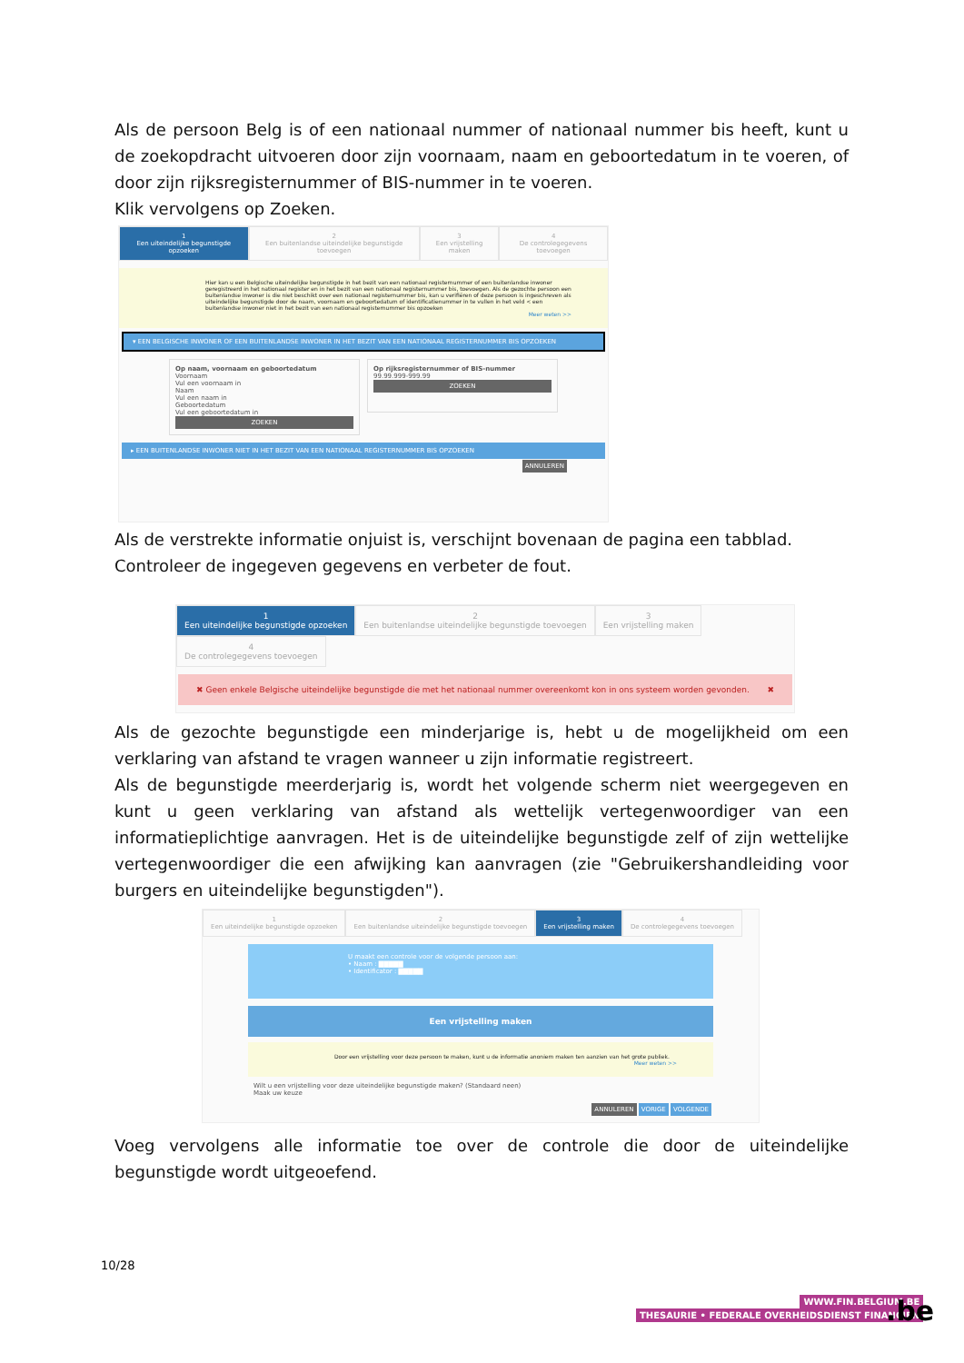Als de persoon Belg is of een nationaal nummer of nationaal nummer bis heeft, kunt u de zoekopdracht uitvoeren door zijn voornaam, naam en geboortedatum in te voeren, of door zijn rijksregisternummer of BIS-nummer in te voeren.
Klik vervolgens op Zoeken.
1
Een uiteindelijke begunstigde opzoeken
2
Een buitenlandse uiteindelijke begunstigde toevoegen
3
Een vrijstelling maken
4
De controlegegevens toevoegen
Hier kan u een Belgische uiteindelijke begunstigde in het bezit van een nationaal registernummer of een buitenlandse inwoner geregistreerd in het nationaal register en in het bezit van een nationaal registernummer bis, toevoegen. Als de gezochte persoon een buitenlandse inwoner is die niet beschikt over een nationaal registernummer bis, kan u verifiëren of deze persoon is ingeschreven als uiteindelijke begunstigde door de naam, voornaam en geboortedatum of identificatienummer in te vullen in het veld < een buitenlandse inwoner niet in het bezit van een nationaal registernummer bis opzoeken
Meer weten >>
▾ EEN BELGISCHE INWONER OF EEN BUITENLANDSE INWONER IN HET BEZIT VAN EEN NATIONAAL REGISTERNUMMER BIS OPZOEKEN
Op naam, voornaam en geboortedatum
Voornaam
Vul een voornaam in
Naam
Vul een naam in
Geboortedatum
Vul een geboortedatum in
ZOEKEN
Op rijksregisternummer of BIS-nummer
99.99.999-999.99
ZOEKEN
▸ EEN BUITENLANDSE INWONER NIET IN HET BEZIT VAN EEN NATIONAAL REGISTERNUMMER BIS OPZOEKEN
ANNULEREN
Als de verstrekte informatie onjuist is, verschijnt bovenaan de pagina een tabblad.
Controleer de ingegeven gegevens en verbeter de fout.
1
Een uiteindelijke begunstigde opzoeken
2
Een buitenlandse uiteindelijke begunstigde toevoegen
3
Een vrijstelling maken
4
De controlegegevens toevoegen
✖ Geen enkele Belgische uiteindelijke begunstigde die met het nationaal nummer overeenkomt kon in ons systeem worden gevonden. ✖
Als de gezochte begunstigde een minderjarige is, hebt u de mogelijkheid om een verklaring van afstand te vragen wanneer u zijn informatie registreert.
Als de begunstigde meerderjarig is, wordt het volgende scherm niet weergegeven en kunt u geen verklaring van afstand als wettelijk vertegenwoordiger van een informatieplichtige aanvragen. Het is de uiteindelijke begunstigde zelf of zijn wettelijke vertegenwoordiger die een afwijking kan aanvragen (zie "Gebruikershandleiding voor burgers en uiteindelijke begunstigden").
1
Een uiteindelijke begunstigde opzoeken
2
Een buitenlandse uiteindelijke begunstigde toevoegen
3
Een vrijstelling maken
4
De controlegegevens toevoegen
U maakt een controle voor de volgende persoon aan:
• Naam : ▇▇▇▇▇
• Identificator : ▇▇▇▇▇
Een vrijstelling maken
Door een vrijstelling voor deze persoon te maken, kunt u de informatie anoniem maken ten aanzien van het grote publiek.
Meer weten >>
Wilt u een vrijstelling voor deze uiteindelijke begunstigde maken? (Standaard neen)
Maak uw keuze
ANNULEREN VORIGE VOLGENDE
Voeg vervolgens alle informatie toe over de controle die door de uiteindelijke begunstigde wordt uitgeoefend.
10/28
WWW.FIN.BELGIUM.BE
THESAURIE • FEDERALE OVERHEIDSDIENST FINANCIEN
.be